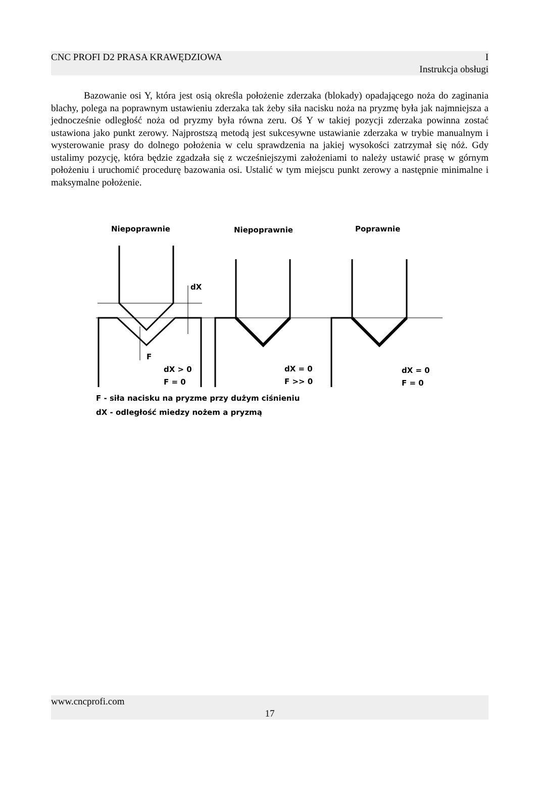CNC PROFI D2 PRASA KRAWĘDZIOWA I
Instrukcja obsługi
Bazowanie osi Y, która jest osią określa położenie zderzaka (blokady) opadającego noża do zaginania blachy, polega na poprawnym ustawieniu zderzaka tak żeby siła nacisku noża na pryzmę była jak najmniejsza a jednocześnie odległość noża od pryzmy była równa zeru. Oś Y w takiej pozycji zderzaka powinna zostać ustawiona jako punkt zerowy. Najprostszą metodą jest sukcesywne ustawianie zderzaka w trybie manualnym i wysterowanie prasy do dolnego położenia w celu sprawdzenia na jakiej wysokości zatrzymał się nóż. Gdy ustalimy pozycję, która będzie zgadzała się z wcześniejszymi założeniami to należy ustawić prasę w górnym położeniu i uruchomić procedurę bazowania osi. Ustalić w tym miejscu punkt zerowy a następnie minimalne i maksymalne położenie.
Niepoprawnie
Niepoprawnie
Poprawnie
dX
F
dX > 0
F = 0
dX = 0
F >> 0
dX = 0
F = 0
F - siła nacisku na pryzme przy dużym ciśnieniu
dX - odległość miedzy nożem a pryzmą
www.cncprofi.com
17